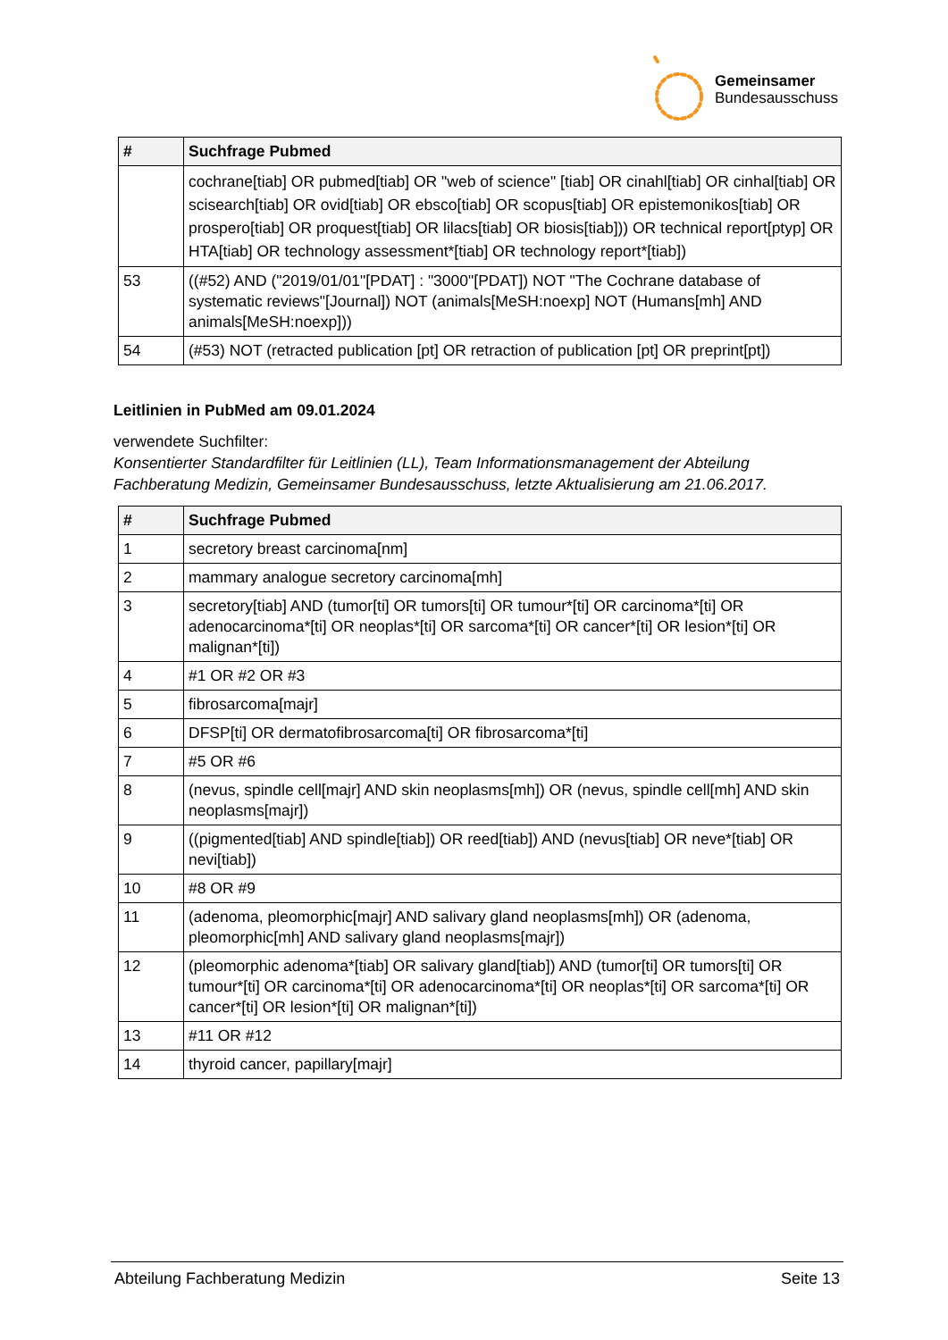Gemeinsamer
Bundesausschuss
| # | Suchfrage Pubmed |
| --- | --- |
| | cochrane[tiab] OR pubmed[tiab] OR "web of science" [tiab] OR cinahl[tiab] OR cinhal[tiab] OR scisearch[tiab] OR ovid[tiab] OR ebsco[tiab] OR scopus[tiab] OR epistemonikos[tiab] OR prospero[tiab] OR proquest[tiab] OR lilacs[tiab] OR biosis[tiab])) OR technical report[ptyp] OR HTA[tiab] OR technology assessment*[tiab] OR technology report*[tiab]) |
| 53 | ((#52) AND ("2019/01/01"[PDAT] : "3000"[PDAT]) NOT "The Cochrane database of systematic reviews"[Journal]) NOT (animals[MeSH:noexp] NOT (Humans[mh] AND animals[MeSH:noexp])) |
| 54 | (#53) NOT (retracted publication [pt] OR retraction of publication [pt] OR preprint[pt]) |
Leitlinien in PubMed am 09.01.2024
verwendete Suchfilter:
Konsentierter Standardfilter für Leitlinien (LL), Team Informationsmanagement der Abteilung Fachberatung Medizin, Gemeinsamer Bundesausschuss, letzte Aktualisierung am 21.06.2017.
| # | Suchfrage Pubmed |
| --- | --- |
| 1 | secretory breast carcinoma[nm] |
| 2 | mammary analogue secretory carcinoma[mh] |
| 3 | secretory[tiab] AND (tumor[ti] OR tumors[ti] OR tumour*[ti] OR carcinoma*[ti] OR adenocarcinoma*[ti] OR neoplas*[ti] OR sarcoma*[ti] OR cancer*[ti] OR lesion*[ti] OR malignan*[ti]) |
| 4 | #1 OR #2 OR #3 |
| 5 | fibrosarcoma[majr] |
| 6 | DFSP[ti] OR dermatofibrosarcoma[ti] OR fibrosarcoma*[ti] |
| 7 | #5 OR #6 |
| 8 | (nevus, spindle cell[majr] AND skin neoplasms[mh]) OR (nevus, spindle cell[mh] AND skin neoplasms[majr]) |
| 9 | ((pigmented[tiab] AND spindle[tiab]) OR reed[tiab]) AND (nevus[tiab] OR neve*[tiab] OR nevi[tiab]) |
| 10 | #8 OR #9 |
| 11 | (adenoma, pleomorphic[majr] AND salivary gland neoplasms[mh]) OR (adenoma, pleomorphic[mh] AND salivary gland neoplasms[majr]) |
| 12 | (pleomorphic adenoma*[tiab] OR salivary gland[tiab]) AND (tumor[ti] OR tumors[ti] OR tumour*[ti] OR carcinoma*[ti] OR adenocarcinoma*[ti] OR neoplas*[ti] OR sarcoma*[ti] OR cancer*[ti] OR lesion*[ti] OR malignan*[ti]) |
| 13 | #11 OR #12 |
| 14 | thyroid cancer, papillary[majr] |
Abteilung Fachberatung Medizin Seite 13